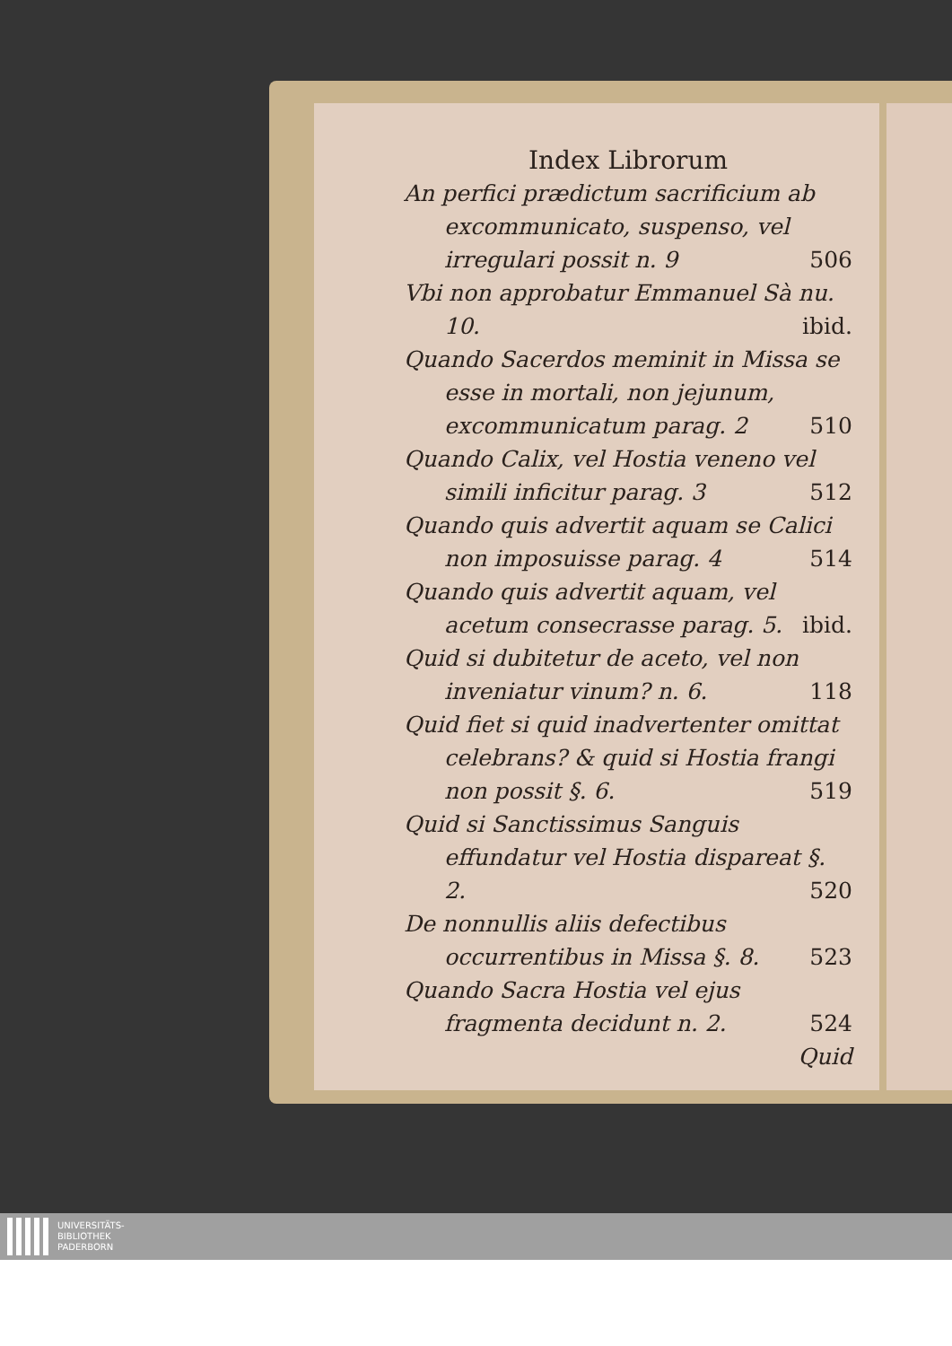Index Librorum
An perfici prædictum sacrificium ab excommunicato, suspenso, vel irregulari possit n. 9 506
Vbi non approbatur Emmanuel Sà nu. 10. ibid.
Quando Sacerdos meminit in Missa se esse in mortali, non jejunum, excommunicatum parag. 2 510
Quando Calix, vel Hostia veneno vel simili inficitur parag. 3 512
Quando quis advertit aquam se Calici non imposuisse parag. 4 514
Quando quis advertit aquam, vel acetum consecrasse parag. 5. ibid.
Quid si dubitetur de aceto, vel non inveniatur vinum? n. 6. 118
Quid fiet si quid inadvertenter omittat celebrans? & quid si Hostia frangi non possit §. 6. 519
Quid si Sanctissimus Sanguis effundatur vel Hostia dispareat §. 2. 520
De nonnullis aliis defectibus occurrentibus in Missa §. 8. 523
Quando Sacra Hostia vel ejus fragmenta decidunt n. 2. 524
Quid
UNIVERSITÄTS-
BIBLIOTHEK
PADERBORN